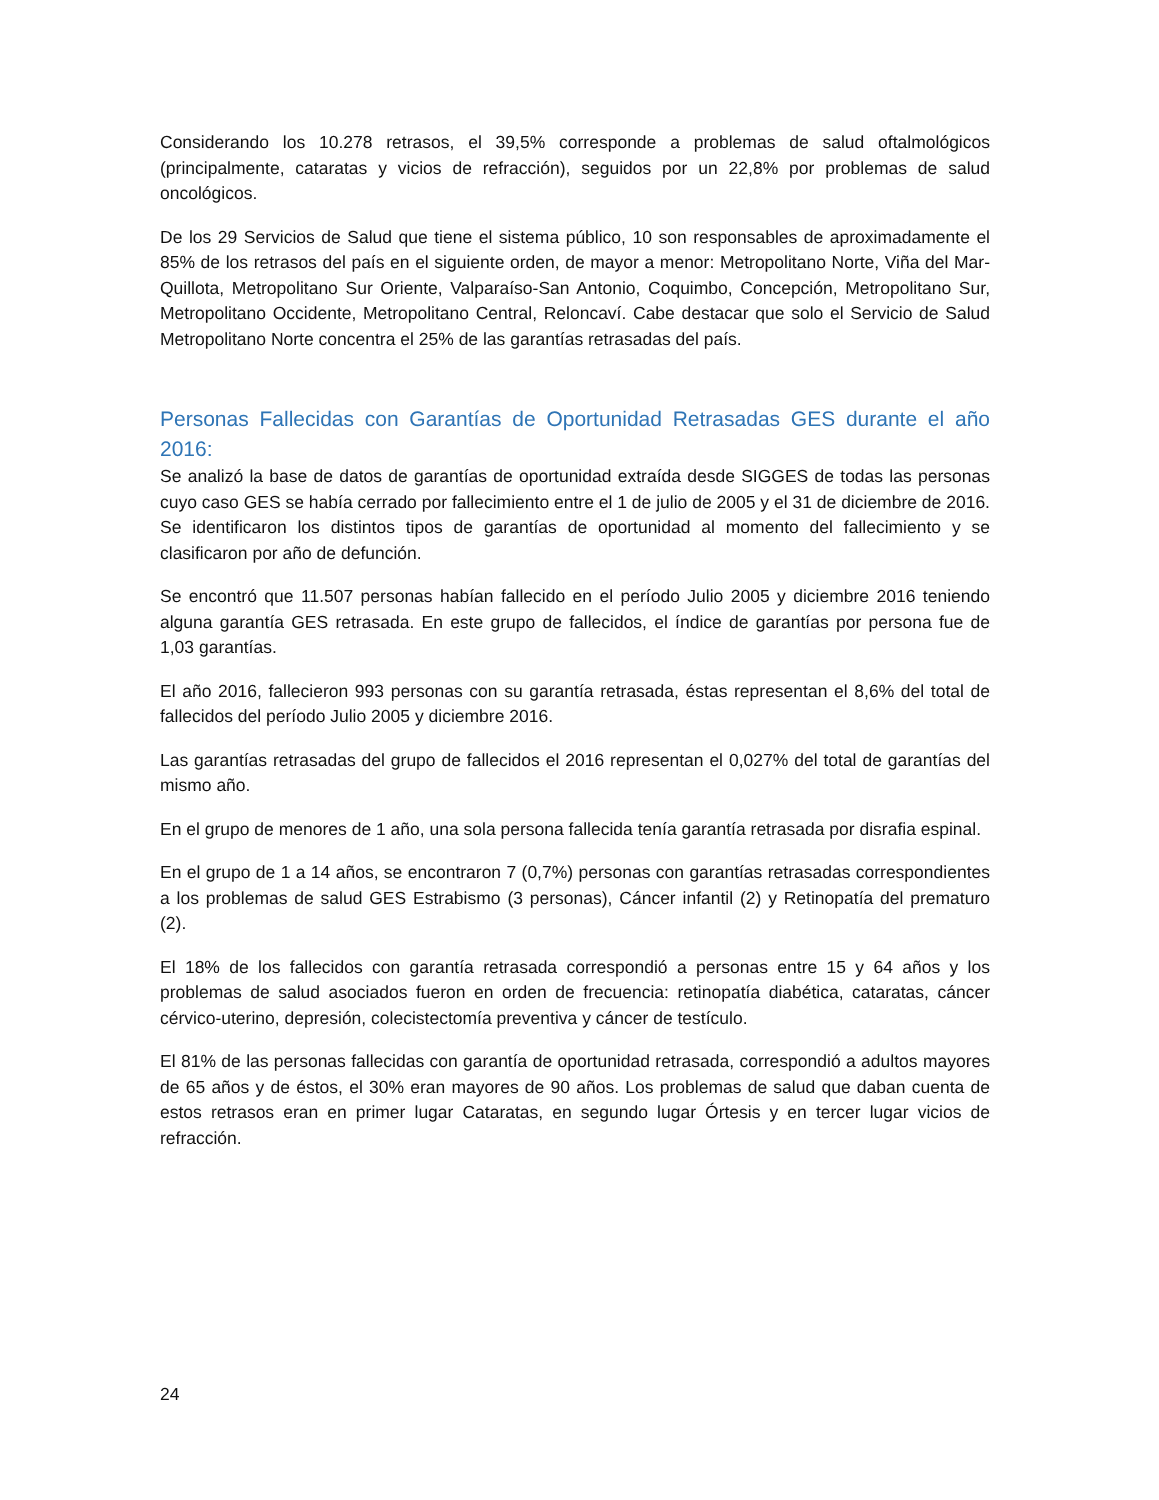Considerando los 10.278 retrasos, el 39,5% corresponde a problemas de salud oftalmológicos (principalmente, cataratas y vicios de refracción), seguidos por un 22,8% por problemas de salud oncológicos.
De los 29 Servicios de Salud que tiene el sistema público, 10 son responsables de aproximadamente el 85% de los retrasos del país en el siguiente orden, de mayor a menor: Metropolitano Norte, Viña del Mar-Quillota, Metropolitano Sur Oriente, Valparaíso-San Antonio, Coquimbo, Concepción, Metropolitano Sur, Metropolitano Occidente, Metropolitano Central, Reloncaví. Cabe destacar que solo el Servicio de Salud Metropolitano Norte concentra el 25% de las garantías retrasadas del país.
Personas Fallecidas con Garantías de Oportunidad Retrasadas GES durante el año 2016:
Se analizó la base de datos de garantías de oportunidad extraída desde SIGGES de todas las personas cuyo caso GES se había cerrado por fallecimiento entre el 1 de julio de 2005 y el 31 de diciembre de 2016. Se identificaron los distintos tipos de garantías de oportunidad al momento del fallecimiento y se clasificaron por año de defunción.
Se encontró que 11.507 personas habían fallecido en el período Julio 2005 y diciembre 2016 teniendo alguna garantía GES retrasada. En este grupo de fallecidos, el índice de garantías por persona fue de 1,03 garantías.
El año 2016, fallecieron 993 personas con su garantía retrasada, éstas representan el 8,6% del total de fallecidos del período Julio 2005 y diciembre 2016.
Las garantías retrasadas del grupo de fallecidos el 2016 representan el 0,027% del total de garantías del mismo año.
En el grupo de menores de 1 año, una sola persona fallecida tenía garantía retrasada por disrafia espinal.
En el grupo de 1 a 14 años, se encontraron 7 (0,7%) personas con garantías retrasadas correspondientes a los problemas de salud GES Estrabismo (3 personas), Cáncer infantil (2) y Retinopatía del prematuro (2).
El 18% de los fallecidos con garantía retrasada correspondió a personas entre 15 y 64 años y los problemas de salud asociados fueron en orden de frecuencia: retinopatía diabética, cataratas, cáncer cérvico-uterino, depresión, colecistectomía preventiva y cáncer de testículo.
El 81% de las personas fallecidas con garantía de oportunidad retrasada, correspondió a adultos mayores de 65 años y de éstos, el 30% eran mayores de 90 años. Los problemas de salud que daban cuenta de estos retrasos eran en primer lugar Cataratas, en segundo lugar Órtesis y en tercer lugar vicios de refracción.
24